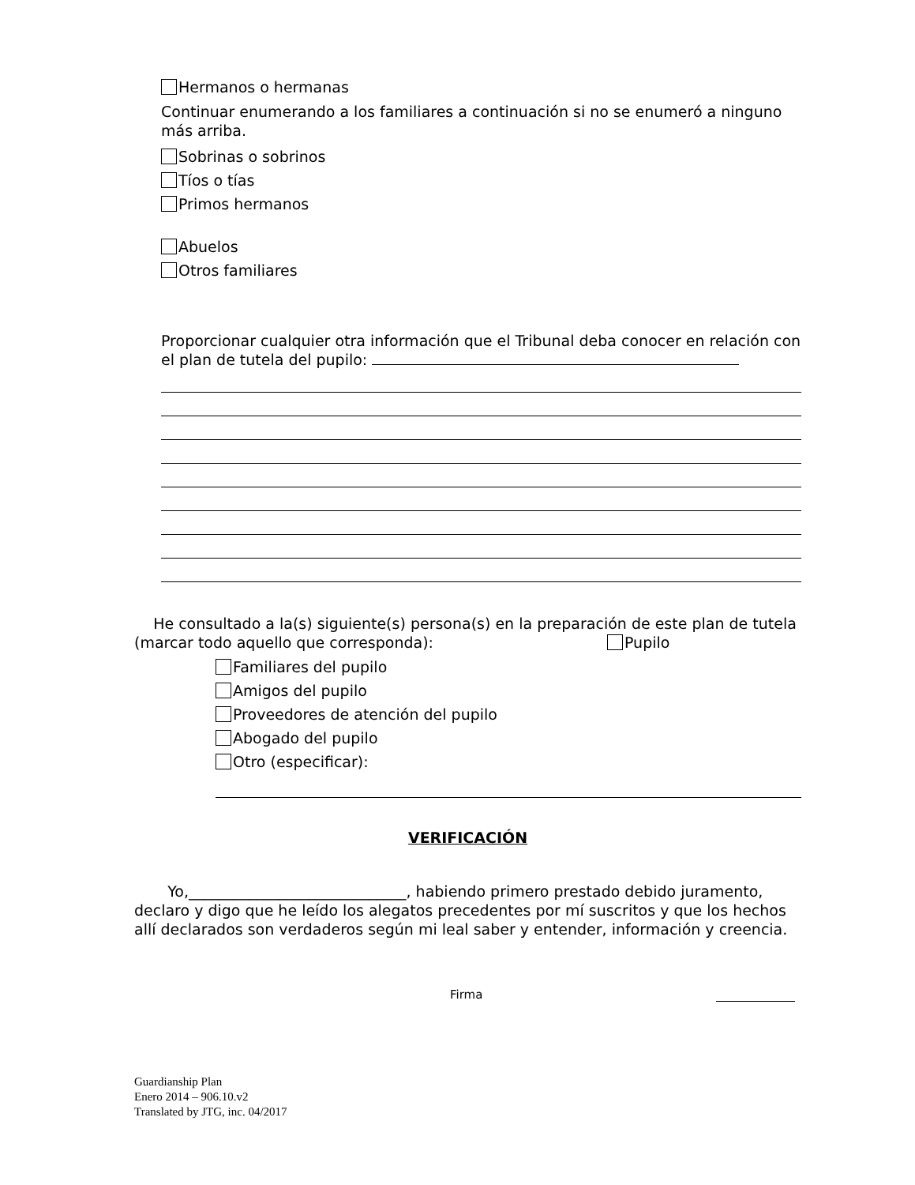Hermanos o hermanas
Continuar enumerando a los familiares a continuación si no se enumeró a ninguno más arriba.
Sobrinas o sobrinos
Tíos o tías
Primos hermanos
Abuelos
Otros familiares
Proporcionar cualquier otra información que el Tribunal deba conocer en relación con el plan de tutela del pupilo:
He consultado a la(s) siguiente(s) persona(s) en la preparación de este plan de tutela (marcar todo aquello que corresponda): Pupilo
Familiares del pupilo
Amigos del pupilo
Proveedores de atención del pupilo
Abogado del pupilo
Otro (especificar):
VERIFICACIÓN
Yo,_____________________________, habiendo primero prestado debido juramento, declaro y digo que he leído los alegatos precedentes por mí suscritos y que los hechos allí declarados son verdaderos según mi leal saber y entender, información y creencia.
Firma
Guardianship Plan
Enero 2014 – 906.10.v2
Translated by JTG, inc. 04/2017